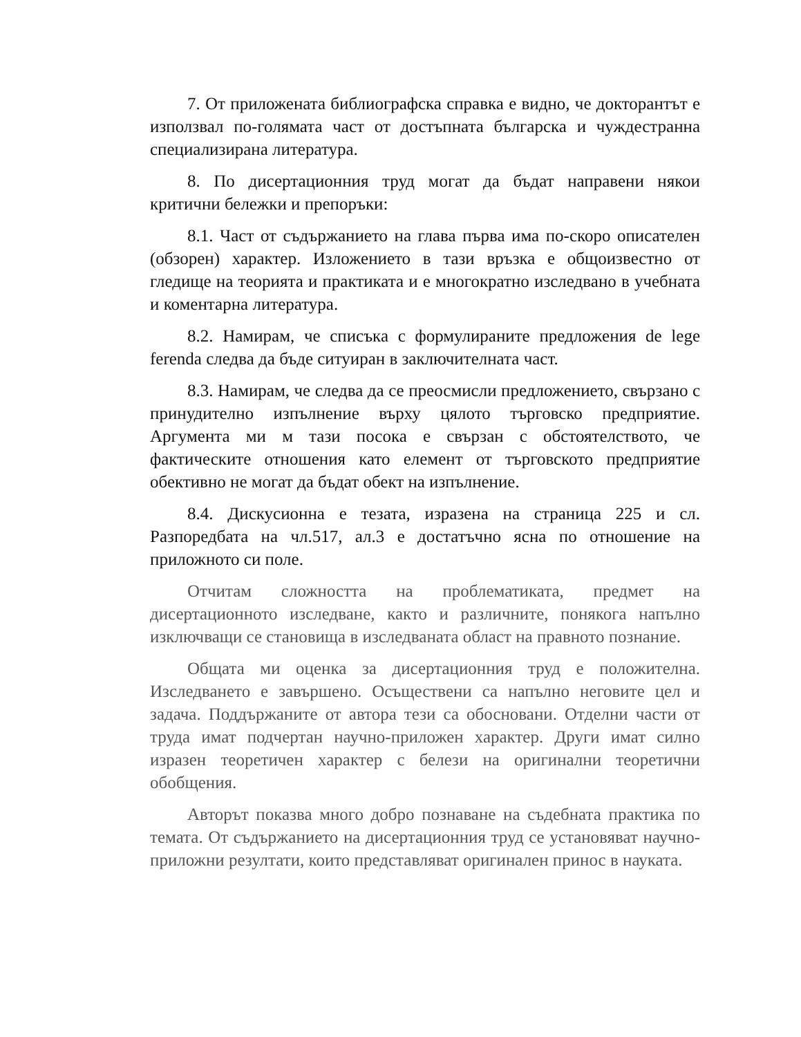7. От приложената библиографска справка е видно, че докторантът е използвал по-голямата част от достъпната българска и чуждестранна специализирана литература.
8. По дисертационния труд могат да бъдат направени някои критични бележки и препоръки:
8.1. Част от съдържанието на глава първа има по-скоро описателен (обзорен) характер. Изложението в тази връзка е общоизвестно от гледище на теорията и практиката и е многократно изследвано в учебната и коментарна литература.
8.2. Намирам, че списъка с формулираните предложения de lege ferenda следва да бъде ситуиран в заключителната част.
8.3. Намирам, че следва да се преосмисли предложението, свързано с принудително изпълнение върху цялото търговско предприятие. Аргумента ми м тази посока е свързан с обстоятелството, че фактическите отношения като елемент от търговското предприятие обективно не могат да бъдат обект на изпълнение.
8.4. Дискусионна е тезата, изразена на страница 225 и сл. Разпоредбата на чл.517, ал.3 е достатъчно ясна по отношение на приложното си поле.
Отчитам сложността на проблематиката, предмет на дисертационното изследване, както и различните, понякога напълно изключващи се становища в изследваната област на правното познание.
Общата ми оценка за дисертационния труд е положителна. Изследването е завършено. Осъществени са напълно неговите цел и задача. Поддържаните от автора тези са обосновани. Отделни части от труда имат подчертан научно-приложен характер. Други имат силно изразен теоретичен характер с белези на оригинални теоретични обобщения.
Авторът показва много добро познаване на съдебната практика по темата. От съдържанието на дисертационния труд се установяват научно-приложни резултати, които представляват оригинален принос в науката.